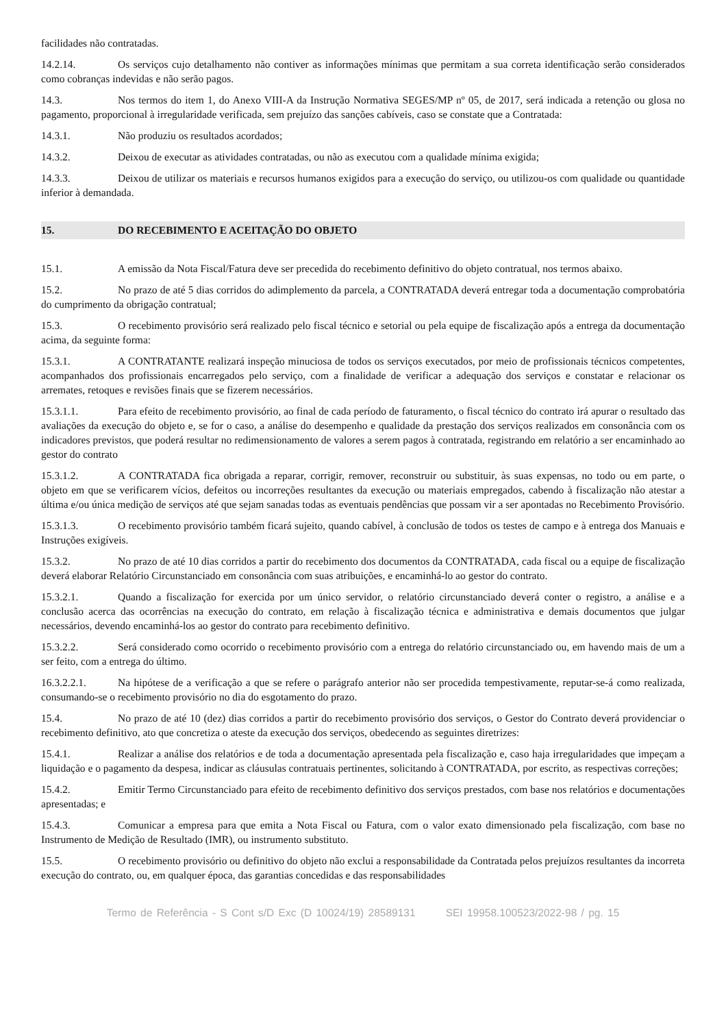facilidades não contratadas.
14.2.14. Os serviços cujo detalhamento não contiver as informações mínimas que permitam a sua correta identificação serão considerados como cobranças indevidas e não serão pagos.
14.3. Nos termos do item 1, do Anexo VIII-A da Instrução Normativa SEGES/MP nº 05, de 2017, será indicada a retenção ou glosa no pagamento, proporcional à irregularidade verificada, sem prejuízo das sanções cabíveis, caso se constate que a Contratada:
14.3.1. Não produziu os resultados acordados;
14.3.2. Deixou de executar as atividades contratadas, ou não as executou com a qualidade mínima exigida;
14.3.3. Deixou de utilizar os materiais e recursos humanos exigidos para a execução do serviço, ou utilizou-os com qualidade ou quantidade inferior à demandada.
15. DO RECEBIMENTO E ACEITAÇÃO DO OBJETO
15.1. A emissão da Nota Fiscal/Fatura deve ser precedida do recebimento definitivo do objeto contratual, nos termos abaixo.
15.2. No prazo de até 5 dias corridos do adimplemento da parcela, a CONTRATADA deverá entregar toda a documentação comprobatória do cumprimento da obrigação contratual;
15.3. O recebimento provisório será realizado pelo fiscal técnico e setorial ou pela equipe de fiscalização após a entrega da documentação acima, da seguinte forma:
15.3.1. A CONTRATANTE realizará inspeção minuciosa de todos os serviços executados, por meio de profissionais técnicos competentes, acompanhados dos profissionais encarregados pelo serviço, com a finalidade de verificar a adequação dos serviços e constatar e relacionar os arremates, retoques e revisões finais que se fizerem necessários.
15.3.1.1. Para efeito de recebimento provisório, ao final de cada período de faturamento, o fiscal técnico do contrato irá apurar o resultado das avaliações da execução do objeto e, se for o caso, a análise do desempenho e qualidade da prestação dos serviços realizados em consonância com os indicadores previstos, que poderá resultar no redimensionamento de valores a serem pagos à contratada, registrando em relatório a ser encaminhado ao gestor do contrato
15.3.1.2. A CONTRATADA fica obrigada a reparar, corrigir, remover, reconstruir ou substituir, às suas expensas, no todo ou em parte, o objeto em que se verificarem vícios, defeitos ou incorreções resultantes da execução ou materiais empregados, cabendo à fiscalização não atestar a última e/ou única medição de serviços até que sejam sanadas todas as eventuais pendências que possam vir a ser apontadas no Recebimento Provisório.
15.3.1.3. O recebimento provisório também ficará sujeito, quando cabível, à conclusão de todos os testes de campo e à entrega dos Manuais e Instruções exigíveis.
15.3.2. No prazo de até 10 dias corridos a partir do recebimento dos documentos da CONTRATADA, cada fiscal ou a equipe de fiscalização deverá elaborar Relatório Circunstanciado em consonância com suas atribuições, e encaminhá-lo ao gestor do contrato.
15.3.2.1. Quando a fiscalização for exercida por um único servidor, o relatório circunstanciado deverá conter o registro, a análise e a conclusão acerca das ocorrências na execução do contrato, em relação à fiscalização técnica e administrativa e demais documentos que julgar necessários, devendo encaminhá-los ao gestor do contrato para recebimento definitivo.
15.3.2.2. Será considerado como ocorrido o recebimento provisório com a entrega do relatório circunstanciado ou, em havendo mais de um a ser feito, com a entrega do último.
16.3.2.2.1. Na hipótese de a verificação a que se refere o parágrafo anterior não ser procedida tempestivamente, reputar-se-á como realizada, consumando-se o recebimento provisório no dia do esgotamento do prazo.
15.4. No prazo de até 10 (dez) dias corridos a partir do recebimento provisório dos serviços, o Gestor do Contrato deverá providenciar o recebimento definitivo, ato que concretiza o ateste da execução dos serviços, obedecendo as seguintes diretrizes:
15.4.1. Realizar a análise dos relatórios e de toda a documentação apresentada pela fiscalização e, caso haja irregularidades que impeçam a liquidação e o pagamento da despesa, indicar as cláusulas contratuais pertinentes, solicitando à CONTRATADA, por escrito, as respectivas correções;
15.4.2. Emitir Termo Circunstanciado para efeito de recebimento definitivo dos serviços prestados, com base nos relatórios e documentações apresentadas; e
15.4.3. Comunicar a empresa para que emita a Nota Fiscal ou Fatura, com o valor exato dimensionado pela fiscalização, com base no Instrumento de Medição de Resultado (IMR), ou instrumento substituto.
15.5. O recebimento provisório ou definitivo do objeto não exclui a responsabilidade da Contratada pelos prejuízos resultantes da incorreta execução do contrato, ou, em qualquer época, das garantias concedidas e das responsabilidades
Termo de Referência - S Cont s/D Exc (D 10024/19) 28589131 SEI 19958.100523/2022-98 / pg. 15